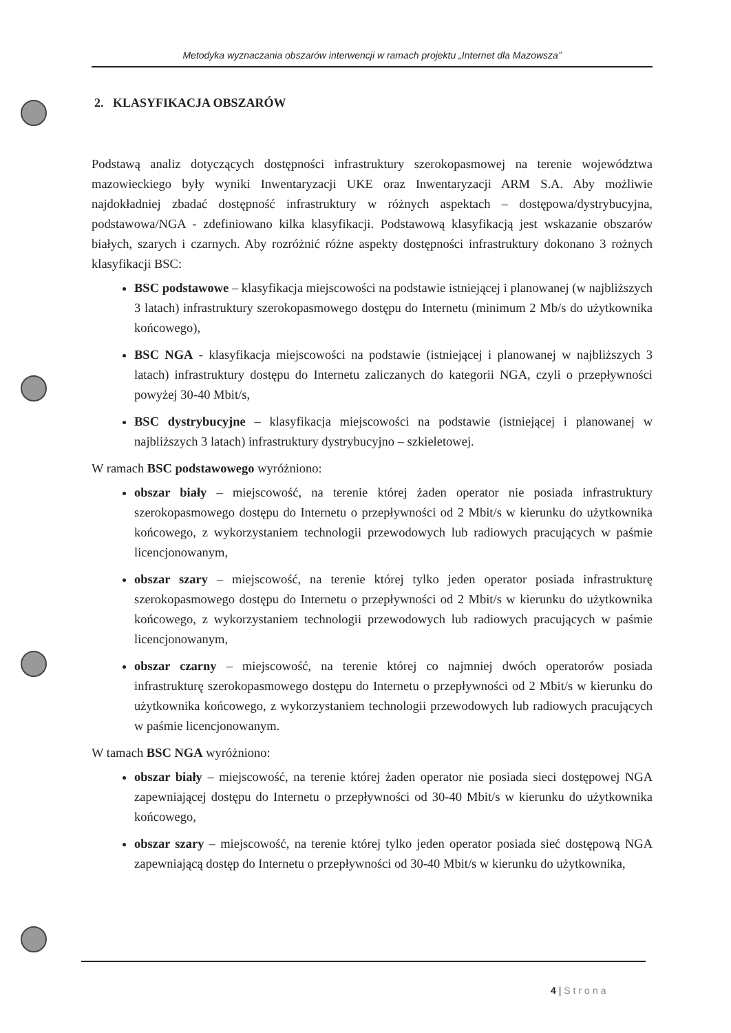Metodyka wyznaczania obszarów interwencji w ramach projektu „Internet dla Mazowsza”
2. KLASYFIKACJA OBSZARÓW
Podstawą analiz dotyczących dostępności infrastruktury szerokopasmowej na terenie województwa mazowieckiego były wyniki Inwentaryzacji UKE oraz Inwentaryzacji ARM S.A. Aby możliwie najdokładniej zbadać dostępność infrastruktury w różnych aspektach – dostępowa/dystrybucyjna, podstawowa/NGA - zdefiniowano kilka klasyfikacji. Podstawową klasyfikacją jest wskazanie obszarów białych, szarych i czarnych. Aby rozróżnić różne aspekty dostępności infrastruktury dokonano 3 rożnych klasyfikacji BSC:
BSC podstawowe – klasyfikacja miejscowości na podstawie istniejącej i planowanej (w najbliższych 3 latach) infrastruktury szerokopasmowego dostępu do Internetu (minimum 2 Mb/s do użytkownika końcowego),
BSC NGA - klasyfikacja miejscowości na podstawie (istniejącej i planowanej w najbliższych 3 latach) infrastruktury dostępu do Internetu zaliczanych do kategorii NGA, czyli o przepływności powyżej 30-40 Mbit/s,
BSC dystrybucyjne – klasyfikacja miejscowości na podstawie (istniejącej i planowanej w najbliższych 3 latach) infrastruktury dystrybucyjno – szkieletowej.
W ramach BSC podstawowego wyróżniono:
obszar biały – miejscowość, na terenie której żaden operator nie posiada infrastruktury szerokopasmowego dostępu do Internetu o przepływności od 2 Mbit/s w kierunku do użytkownika końcowego, z wykorzystaniem technologii przewodowych lub radiowych pracujących w paśmie licencjonowanym,
obszar szary – miejscowość, na terenie której tylko jeden operator posiada infrastrukturę szerokopasmowego dostępu do Internetu o przepływności od 2 Mbit/s w kierunku do użytkownika końcowego, z wykorzystaniem technologii przewodowych lub radiowych pracujących w paśmie licencjonowanym,
obszar czarny – miejscowość, na terenie której co najmniej dwóch operatorów posiada infrastrukturę szerokopasmowego dostępu do Internetu o przepływności od 2 Mbit/s w kierunku do użytkownika końcowego, z wykorzystaniem technologii przewodowych lub radiowych pracujących w paśmie licencjonowanym.
W tamach BSC NGA wyróżniono:
obszar biały – miejscowość, na terenie której żaden operator nie posiada sieci dostępowej NGA zapewniającej dostępu do Internetu o przepływności od 30-40 Mbit/s w kierunku do użytkownika końcowego,
obszar szary – miejscowość, na terenie której tylko jeden operator posiada sieć dostępową NGA zapewniającą dostęp do Internetu o przepływności od 30-40 Mbit/s w kierunku do użytkownika,
4 | Strona